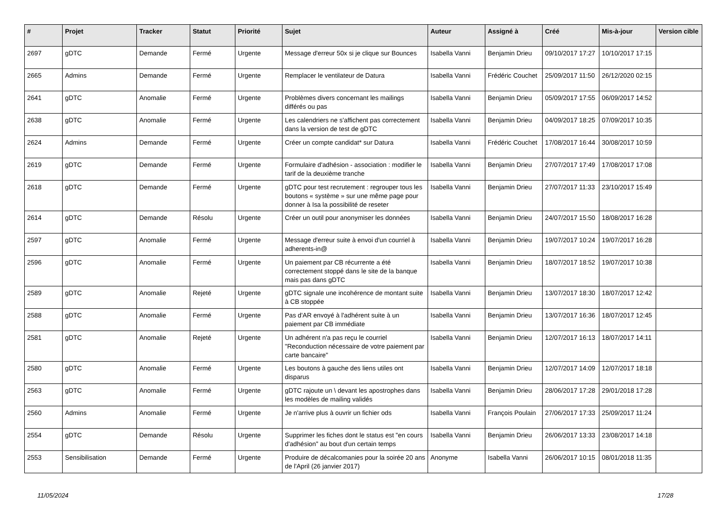| # | Projet | Tracker | Statut | Priorité | Sujet | Auteur | Assigné à | Créé | Mis-à-jour | Version cible |
| --- | --- | --- | --- | --- | --- | --- | --- | --- | --- | --- |
| 2697 | gDTC | Demande | Fermé | Urgente | Message d'erreur 50x si je clique sur Bounces | Isabella Vanni | Benjamin Drieu | 09/10/2017 17:27 | 10/10/2017 17:15 | |
| 2665 | Admins | Demande | Fermé | Urgente | Remplacer le ventilateur de Datura | Isabella Vanni | Frédéric Couchet | 25/09/2017 11:50 | 26/12/2020 02:15 | |
| 2641 | gDTC | Anomalie | Fermé | Urgente | Problèmes divers concernant les mailings différés ou pas | Isabella Vanni | Benjamin Drieu | 05/09/2017 17:55 | 06/09/2017 14:52 | |
| 2638 | gDTC | Anomalie | Fermé | Urgente | Les calendriers ne s'affichent pas correctement dans la version de test de gDTC | Isabella Vanni | Benjamin Drieu | 04/09/2017 18:25 | 07/09/2017 10:35 | |
| 2624 | Admins | Demande | Fermé | Urgente | Créer un compte candidat* sur Datura | Isabella Vanni | Frédéric Couchet | 17/08/2017 16:44 | 30/08/2017 10:59 | |
| 2619 | gDTC | Demande | Fermé | Urgente | Formulaire d'adhésion - association : modifier le tarif de la deuxième tranche | Isabella Vanni | Benjamin Drieu | 27/07/2017 17:49 | 17/08/2017 17:08 | |
| 2618 | gDTC | Demande | Fermé | Urgente | gDTC pour test recrutement : regrouper tous les boutons « système » sur une même page pour donner à Isa la possibilité de reseter | Isabella Vanni | Benjamin Drieu | 27/07/2017 11:33 | 23/10/2017 15:49 | |
| 2614 | gDTC | Demande | Résolu | Urgente | Créer un outil pour anonymiser les données | Isabella Vanni | Benjamin Drieu | 24/07/2017 15:50 | 18/08/2017 16:28 | |
| 2597 | gDTC | Anomalie | Fermé | Urgente | Message d'erreur suite à envoi d'un courriel à adherents-in@ | Isabella Vanni | Benjamin Drieu | 19/07/2017 10:24 | 19/07/2017 16:28 | |
| 2596 | gDTC | Anomalie | Fermé | Urgente | Un paiement par CB récurrente a été correctement stoppé dans le site de la banque mais pas dans gDTC | Isabella Vanni | Benjamin Drieu | 18/07/2017 18:52 | 19/07/2017 10:38 | |
| 2589 | gDTC | Anomalie | Rejeté | Urgente | gDTC signale une incohérence de montant suite à CB stoppée | Isabella Vanni | Benjamin Drieu | 13/07/2017 18:30 | 18/07/2017 12:42 | |
| 2588 | gDTC | Anomalie | Fermé | Urgente | Pas d'AR envoyé à l'adhérent suite à un paiement par CB immédiate | Isabella Vanni | Benjamin Drieu | 13/07/2017 16:36 | 18/07/2017 12:45 | |
| 2581 | gDTC | Anomalie | Rejeté | Urgente | Un adhérent n'a pas reçu le courriel "Reconduction nécessaire de votre paiement par carte bancaire" | Isabella Vanni | Benjamin Drieu | 12/07/2017 16:13 | 18/07/2017 14:11 | |
| 2580 | gDTC | Anomalie | Fermé | Urgente | Les boutons à gauche des liens utiles ont disparus | Isabella Vanni | Benjamin Drieu | 12/07/2017 14:09 | 12/07/2017 18:18 | |
| 2563 | gDTC | Anomalie | Fermé | Urgente | gDTC rajoute un \ devant les apostrophes dans les modèles de mailing validés | Isabella Vanni | Benjamin Drieu | 28/06/2017 17:28 | 29/01/2018 17:28 | |
| 2560 | Admins | Anomalie | Fermé | Urgente | Je n'arrive plus à ouvrir un fichier ods | Isabella Vanni | François Poulain | 27/06/2017 17:33 | 25/09/2017 11:24 | |
| 2554 | gDTC | Demande | Résolu | Urgente | Supprimer les fiches dont le status est "en cours d'adhésion" au bout d'un certain temps | Isabella Vanni | Benjamin Drieu | 26/06/2017 13:33 | 23/08/2017 14:18 | |
| 2553 | Sensibilisation | Demande | Fermé | Urgente | Produire de décalcomanies pour la soirée 20 ans de l'April (26 janvier 2017) | Anonyme | Isabella Vanni | 26/06/2017 10:15 | 08/01/2018 11:35 | |
11/05/2024 17/28